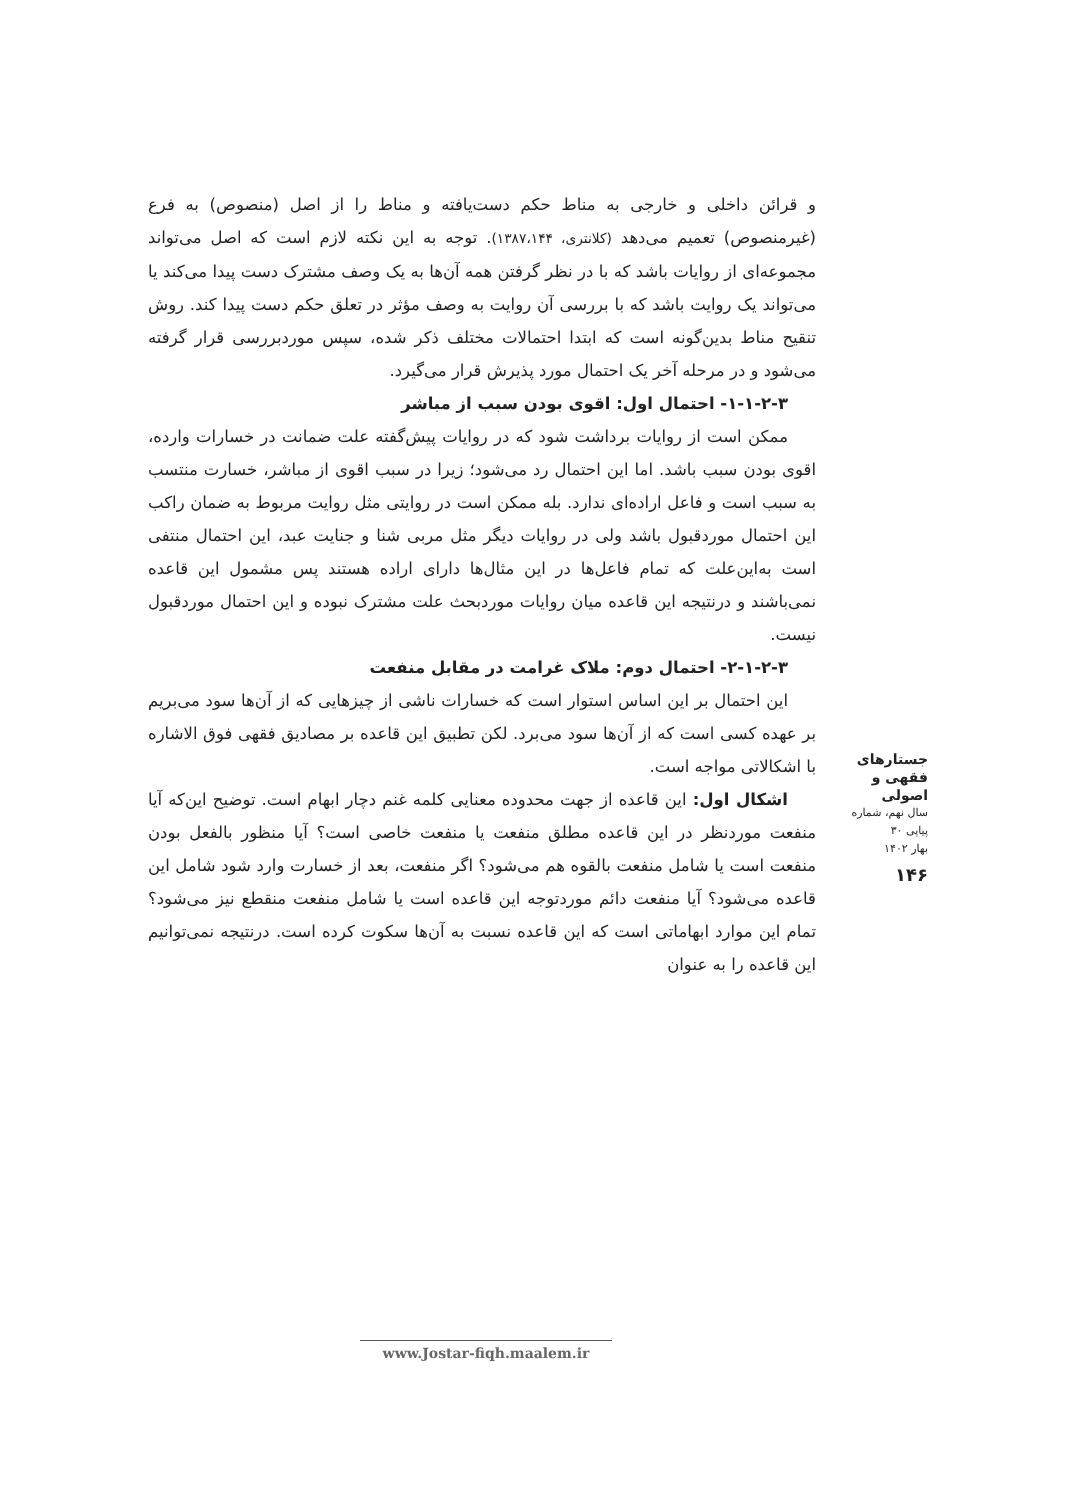و قرائن داخلی و خارجی به مناط حکم دست‌یافته و مناط را از اصل (منصوص) به فرع (غیرمنصوص) تعمیم می‌دهد (کلانتری، ۱۳۸۷،۱۴۴). توجه به این نکته لازم است که اصل می‌تواند مجموعه‌ای از روایات باشد که با در نظر گرفتن همه آن‌ها به یک وصف مشترک دست پیدا می‌کند یا می‌تواند یک روایت باشد که با بررسی آن روایت به وصف مؤثر در تعلق حکم دست پیدا کند. روش تنقیح مناط بدین‌گونه است که ابتدا احتمالات مختلف ذکر شده، سپس موردبررسی قرار گرفته می‌شود و در مرحله آخر یک احتمال مورد پذیرش قرار می‌گیرد.
۱-۱-۲-۳- احتمال اول: اقوی بودن سبب از مباشر
ممکن است از روایات برداشت شود که در روایات پیش‌گفته علت ضمانت در خسارات وارده، اقوی بودن سبب باشد. اما این احتمال رد می‌شود؛ زیرا در سبب اقوی از مباشر، خسارت منتسب به سبب است و فاعل اراده‌ای ندارد. بله ممکن است در روایتی مثل روایت مربوط به ضمان راکب این احتمال موردقبول باشد ولی در روایات دیگر مثل مربی شنا و جنایت عبد، این احتمال منتفی است به‌این‌علت که تمام فاعل‌ها در این مثال‌ها دارای اراده هستند پس مشمول این قاعده نمی‌باشند و درنتیجه این قاعده میان روایات موردبحث علت مشترک نبوده و این احتمال موردقبول نیست.
۲-۱-۲-۳- احتمال دوم: ملاک غرامت در مقابل منفعت
این احتمال بر این اساس استوار است که خسارات ناشی از چیزهایی که از آن‌ها سود می‌بریم بر عهده کسی است که از آن‌ها سود می‌برد. لکن تطبیق این قاعده بر مصادیق فقهی فوق الاشاره با اشکالاتی مواجه است.
اشکال اول: این قاعده از جهت محدوده معنایی کلمه غنم دچار ابهام است. توضیح این‌که آیا منفعت موردنظر در این قاعده مطلق منفعت یا منفعت خاصی است؟ آیا منظور بالفعل بودن منفعت است یا شامل منفعت بالقوه هم می‌شود؟ اگر منفعت، بعد از خسارت وارد شود شامل این قاعده می‌شود؟ آیا منفعت دائم موردتوجه این قاعده است یا شامل منفعت منقطع نیز می‌شود؟ تمام این موارد ابهاماتی است که این قاعده نسبت به آن‌ها سکوت کرده است. درنتیجه نمی‌توانیم این قاعده را به عنوان
جستارهای
فقهی و اصولی
سال نهم، شماره پیاپی ۳۰
بهار ۱۴۰۲
۱۴۶
www.Jostar-fiqh.maalem.ir